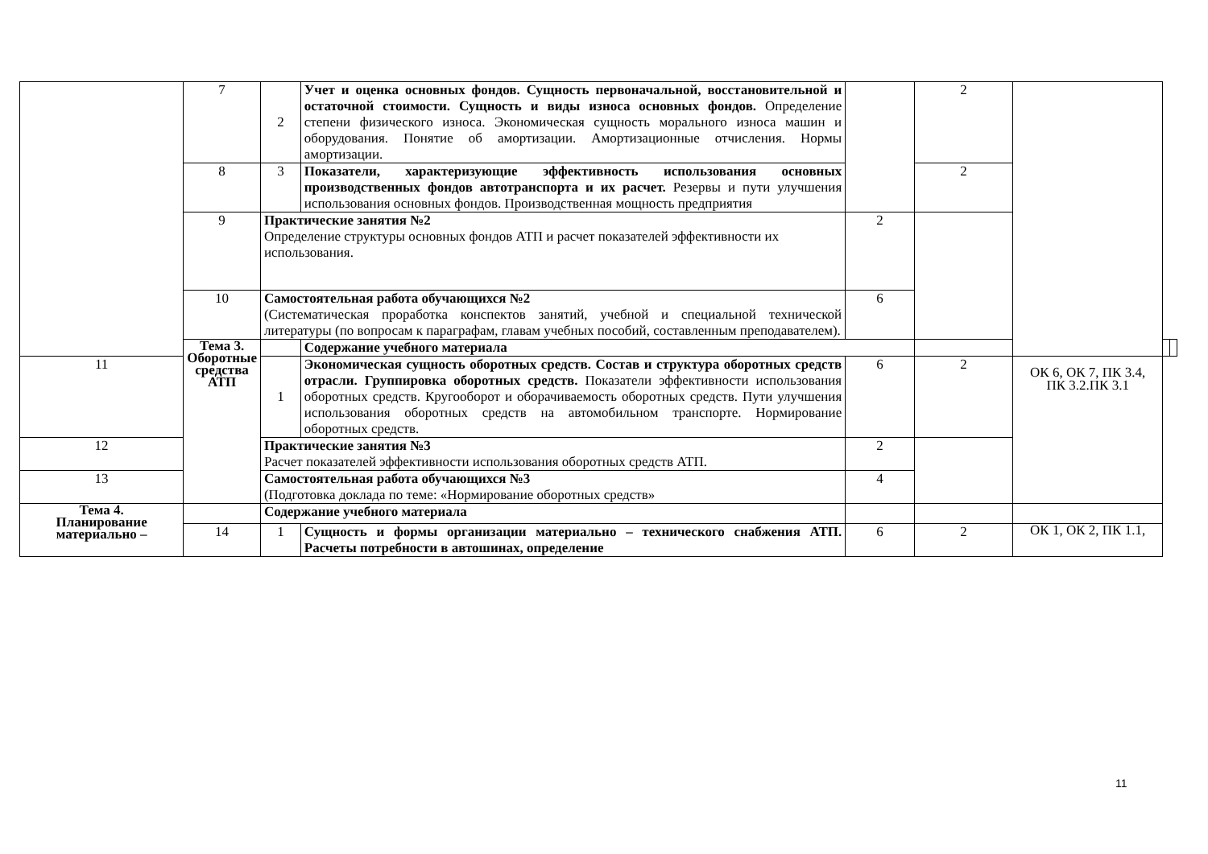| | 7 | 2 | Учет и оценка основных фондов. Сущность первоначальной, восстановительной и остаточной стоимости. Сущность и виды износа основных фондов. Определение степени физического износа. Экономическая сущность морального износа машин и оборудования. Понятие об амортизации. Амортизационные отчисления. Нормы амортизации. | | 2 | | | |
| | 8 | 3 | Показатели, характеризующие эффективность использования основных производственных фондов автотранспорта и их расчет. Резервы и пути улучшения использования основных фондов. Производственная мощность предприятия | | 2 | | | |
| | 9 | Практические занятия №2 Определение структуры основных фондов АТП и расчет показателей эффективности их использования. | | 2 | | | | |
| | 10 | Самостоятельная работа обучающихся №2 (Систематическая проработка конспектов занятий, учебной и специальной технической литературы (по вопросам к параграфам, главам учебных пособий, составленным преподавателем). | | 6 | | | | |
| | Тема 3. Оборотные средства АТП | | Содержание учебного материала | | | | | |
| 11 | | 1 | Экономическая сущность оборотных средств. Состав и структура оборотных средств отрасли. Группировка оборотных средств. Показатели эффективности использования оборотных средств. Кругооборот и оборачиваемость оборотных средств. Пути улучшения использования оборотных средств на автомобильном транспорте. Нормирование оборотных средств. | 6 | 2 | ОК 6, ОК 7, ПК 3.4, ПК 3.2.ПК 3.1 | | |
| 12 | | Практические занятия №3 Расчет показателей эффективности использования оборотных средств АТП. | | 2 | | | | |
| 13 | | Самостоятельная работа обучающихся №3 (Подготовка доклада по теме: «Нормирование оборотных средств» | | 4 | | | | |
| Тема 4. Планирование материально – | | Содержание учебного материала | | | | | | |
| | 14 | 1 | Сущность и формы организации материально – технического снабжения АТП. Расчеты потребности в автошинах, определение | 6 | 2 | ОК 1, ОК 2, ПК 1.1, | | |
11